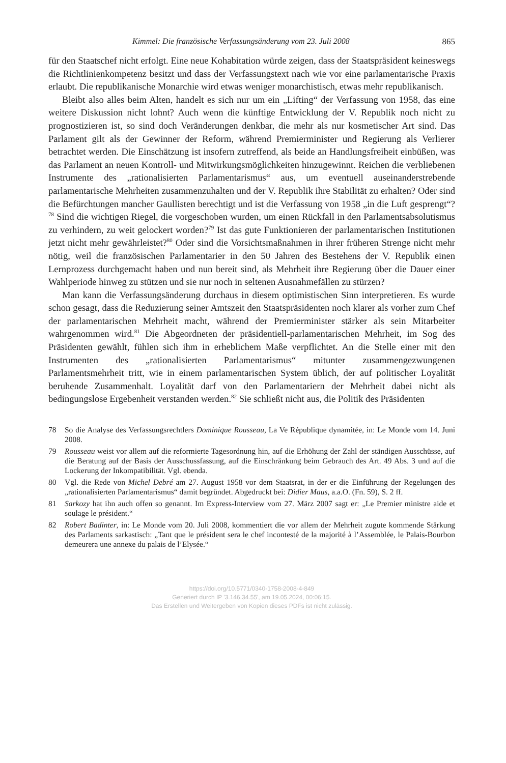Kimmel: Die französische Verfassungsänderung vom 23. Juli 2008 865
für den Staatschef nicht erfolgt. Eine neue Kohabitation würde zeigen, dass der Staatspräsident keineswegs die Richtlinienkompetenz besitzt und dass der Verfassungstext nach wie vor eine parlamentarische Praxis erlaubt. Die republikanische Monarchie wird etwas weniger monarchistisch, etwas mehr republikanisch.
Bleibt also alles beim Alten, handelt es sich nur um ein „Lifting“ der Verfassung von 1958, das eine weitere Diskussion nicht lohnt? Auch wenn die künftige Entwicklung der V. Republik noch nicht zu prognostizieren ist, so sind doch Veränderungen denkbar, die mehr als nur kosmetischer Art sind. Das Parlament gilt als der Gewinner der Reform, während Premierminister und Regierung als Verlierer betrachtet werden. Die Einschätzung ist insofern zutreffend, als beide an Handlungsfreiheit einbüßen, was das Parlament an neuen Kontroll- und Mitwirkungsmöglichkeiten hinzugewinnt. Reichen die verbliebenen Instrumente des „rationalisierten Parlamentarismus“ aus, um eventuell auseinanderstrebende parlamentarische Mehrheiten zusammenzuhalten und der V. Republik ihre Stabilität zu erhalten? Oder sind die Befürchtungen mancher Gaullisten berechtigt und ist die Verfassung von 1958 „in die Luft gesprengt“?<sup>78</sup> Sind die wichtigen Riegel, die vorgeschoben wurden, um einen Rückfall in den Parlamentsabsolutismus zu verhindern, zu weit gelockert worden?<sup>79</sup> Ist das gute Funktionieren der parlamentarischen Institutionen jetzt nicht mehr gewährleistet?<sup>80</sup> Oder sind die Vorsichtsmaßnahmen in ihrer früheren Strenge nicht mehr nötig, weil die französischen Parlamentarier in den 50 Jahren des Bestehens der V. Republik einen Lernprozess durchgemacht haben und nun bereit sind, als Mehrheit ihre Regierung über die Dauer einer Wahlperiode hinweg zu stützen und sie nur noch in seltenen Ausnahmefällen zu stürzen?
Man kann die Verfassungsänderung durchaus in diesem optimistischen Sinn interpretieren. Es wurde schon gesagt, dass die Reduzierung seiner Amtszeit den Staatspräsidenten noch klarer als vorher zum Chef der parlamentarischen Mehrheit macht, während der Premierminister stärker als sein Mitarbeiter wahrgenommen wird.<sup>81</sup> Die Abgeordneten der präsidentiell-parlamentarischen Mehrheit, im Sog des Präsidenten gewählt, fühlen sich ihm in erheblichem Maße verpflichtet. An die Stelle einer mit den Instrumenten des „rationalisierten Parlamentarismus“ mitunter zusammengezwungenen Parlamentsmehrheit tritt, wie in einem parlamentarischen System üblich, der auf politischer Loyalität beruhende Zusammenhalt. Loyalität darf von den Parlamentariern der Mehrheit dabei nicht als bedingungslose Ergebenheit verstanden werden.<sup>82</sup> Sie schließt nicht aus, die Politik des Präsidenten
78 So die Analyse des Verfassungsrechtlers Dominique Rousseau, La Ve République dynamitée, in: Le Monde vom 14. Juni 2008.
79 Rousseau weist vor allem auf die reformierte Tagesordnung hin, auf die Erhöhung der Zahl der ständigen Ausschüsse, auf die Beratung auf der Basis der Ausschussfassung, auf die Einschränkung beim Gebrauch des Art. 49 Abs. 3 und auf die Lockerung der Inkompatibilität. Vgl. ebenda.
80 Vgl. die Rede von Michel Debré am 27. August 1958 vor dem Staatsrat, in der er die Einführung der Regelungen des „rationalisierten Parlamentarismus“ damit begründet. Abgedruckt bei: Didier Maus, a.a.O. (Fn. 59), S. 2 ff.
81 Sarkozy hat ihn auch offen so genannt. Im Express-Interview vom 27. März 2007 sagt er: „Le Premier ministre aide et soulage le président.“
82 Robert Badinter, in: Le Monde vom 20. Juli 2008, kommentiert die vor allem der Mehrheit zugute kommende Stärkung des Parlaments sarkastisch: „Tant que le président sera le chef incontesté de la majorité à l’Assemblée, le Palais-Bourbon demeurera une annexe du palais de l’Elysée.“
https://doi.org/10.5771/0340-1758-2008-4-849
Generiert durch IP '3.146.34.55', am 19.05.2024, 00:06:15.
Das Erstellen und Weitergeben von Kopien dieses PDFs ist nicht zulässig.